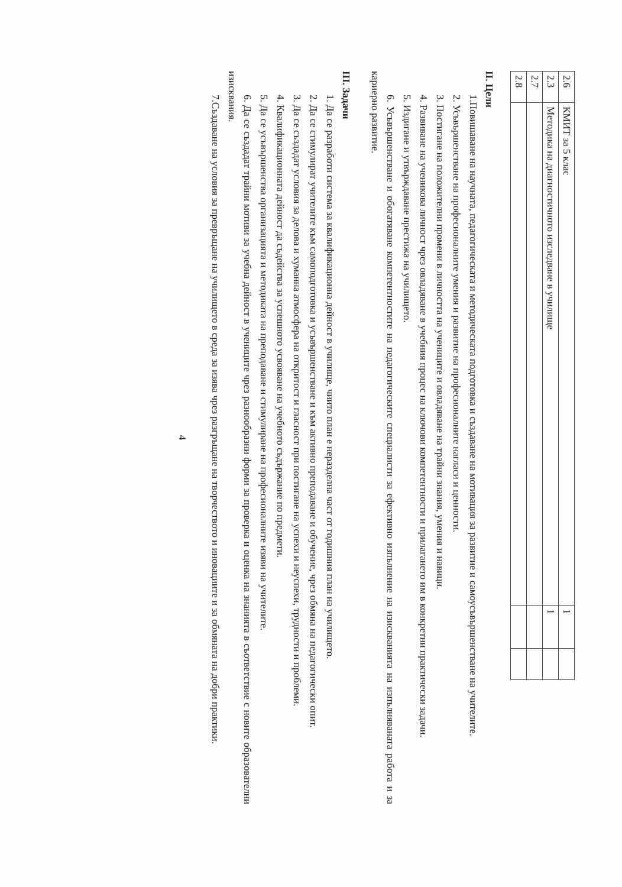| 2.6 | КМИТ за 5 клас | 1 | |
| 2.3 | Методика на диагностичното изследване в училище | 1 | |
| 2.7 | | | |
| 2.8 | | | |
II. Цели
1.Повишаване на научната, педагогическата и методическата подготовка и създаване на мотивация за развитие и самоусъвършенстване на учителите.
2. Усъвършенстване на професионалните умения и развитие на професионалните нагласи и ценности.
3. Постигане на положителни промени в личността на учениците и овладяване на трайни знания, умения и навици.
4. Развиване на ученикова личност чрез овладяване в учебния процес на ключови компетентности и прилагането им в конкретни практически задачи.
5. Издигане и утвърждаване престижа на училището.
6. Усъвършенстване и обогатяване компетентностите на педагогическите специалисти за ефективно изпълнение на изискванията на изпълняваната работа и за кариерно развитие.
III. Задачи
1. Да се разработи система за квалификационна дейност в училище, чиито план е неразделна част от годишния план на училището.
2. Да се стимулират учителите към самоподготовка и усъвършенстване и към активно преподаване и обучение, чрез обмяна на педагогически опит.
3. Да се създадат условия за делова и хуманна атмосфера на откритост и гласност при постигане на успехи и неуспехи, трудности и проблеми.
4. Квалификационната дейност да съдейства за успешното усвояване на учебното съдържание по предмети.
5. Да се усъвършенства организацията и методиката на преподаване и стимулиране на професионалните изяви на учителите.
6. Да се създадат трайни мотиви за учебна дейност в учениците чрез разнообразни форми за проверка и оценка на знанията в съответствие с новите образователни изисквания.
7.Създаване на условия за превръщане на училището в среда за изява чрез разгръщане на творчеството и иновациите и за обмяната на добри практики.
4